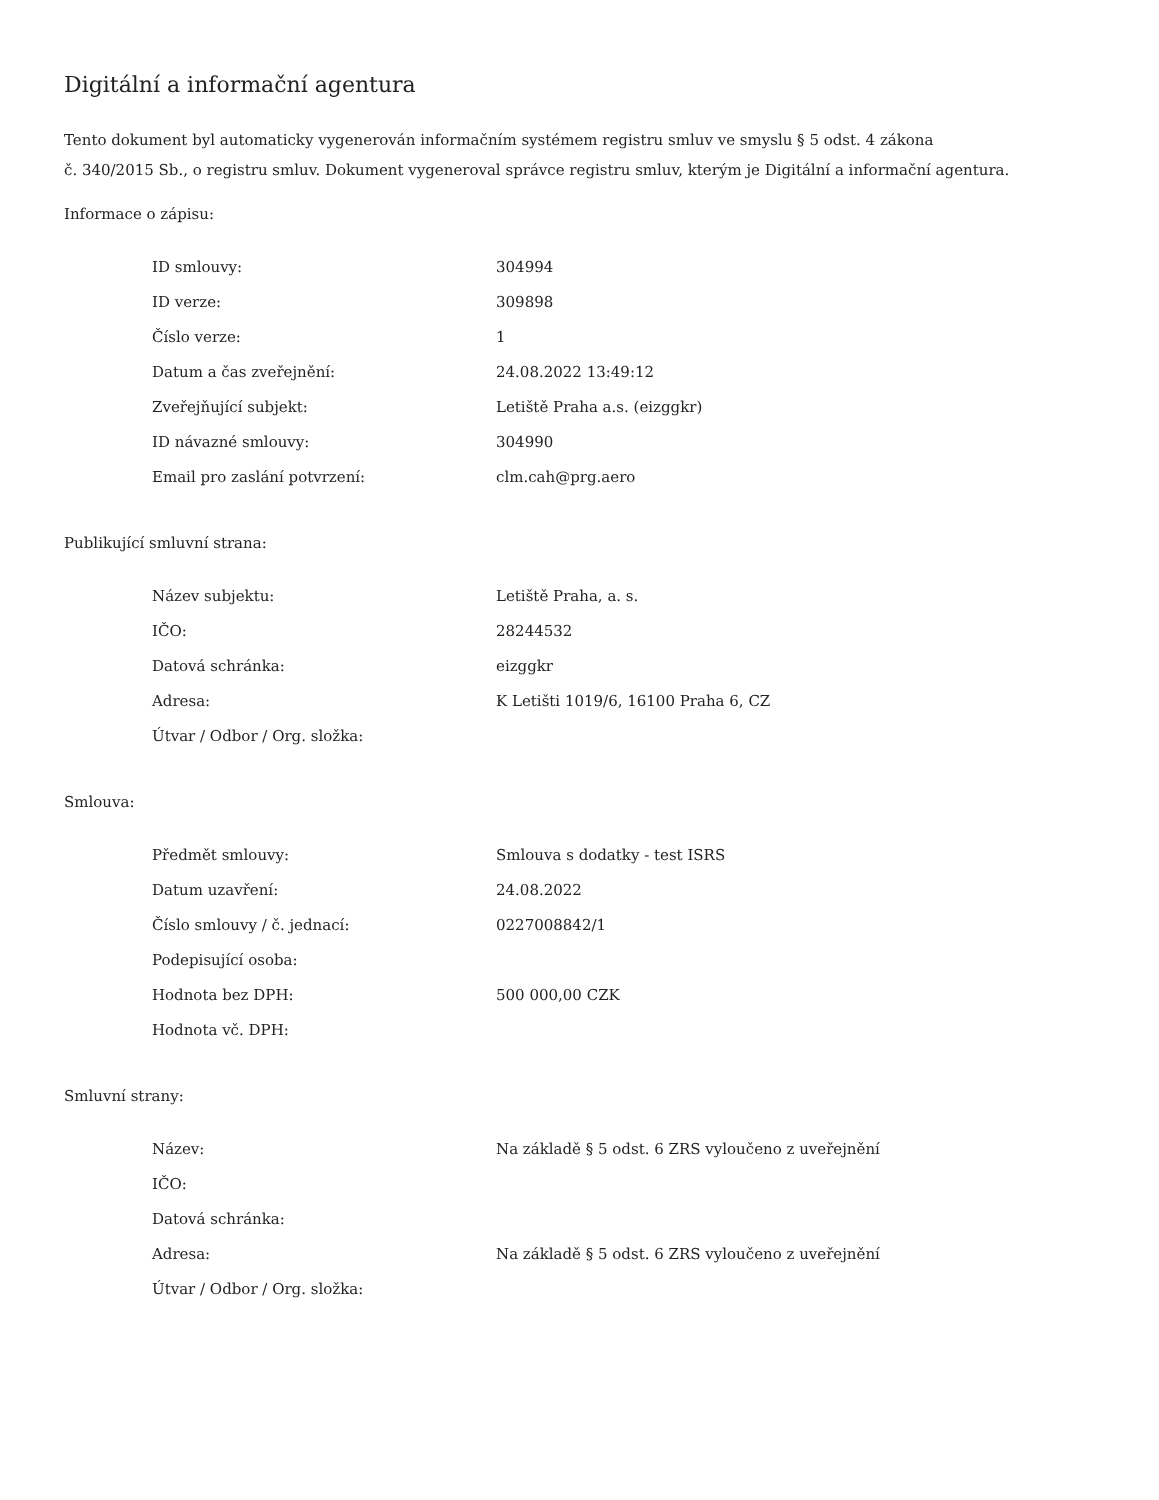Digitální a informační agentura
Tento dokument byl automaticky vygenerován informačním systémem registru smluv ve smyslu § 5 odst. 4 zákona
č. 340/2015 Sb., o registru smluv. Dokument vygeneroval správce registru smluv, kterým je Digitální a informační agentura.
Informace o zápisu:
| ID smlouvy: | 304994 |
| ID verze: | 309898 |
| Číslo verze: | 1 |
| Datum a čas zveřejnění: | 24.08.2022 13:49:12 |
| Zveřejňující subjekt: | Letiště Praha a.s. (eizggkr) |
| ID návazné smlouvy: | 304990 |
| Email pro zaslání potvrzení: | clm.cah@prg.aero |
Publikující smluvní strana:
| Název subjektu: | Letiště Praha, a. s. |
| IČO: | 28244532 |
| Datová schránka: | eizggkr |
| Adresa: | K Letišti 1019/6, 16100 Praha 6, CZ |
| Útvar / Odbor / Org. složka: | |
Smlouva:
| Předmět smlouvy: | Smlouva s dodatky - test ISRS |
| Datum uzavření: | 24.08.2022 |
| Číslo smlouvy / č. jednací: | 0227008842/1 |
| Podepisující osoba: | |
| Hodnota bez DPH: | 500 000,00 CZK |
| Hodnota vč. DPH: | |
Smluvní strany:
| Název: | Na základě § 5 odst. 6 ZRS vyloučeno z uveřejnění |
| IČO: | |
| Datová schránka: | |
| Adresa: | Na základě § 5 odst. 6 ZRS vyloučeno z uveřejnění |
| Útvar / Odbor / Org. složka: | |